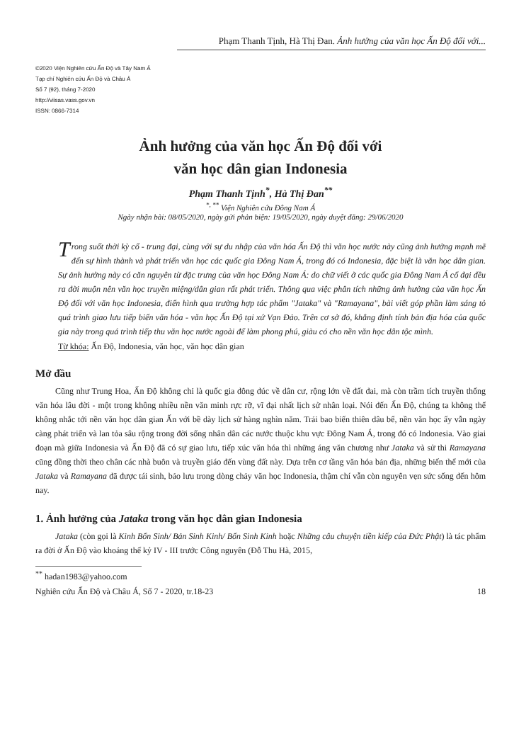Phạm Thanh Tịnh, Hà Thị Đan. Ảnh hưởng của văn học Ấn Độ đối với...
©2020 Viện Nghiên cứu Ấn Độ và Tây Nam Á
Tạp chí Nghiên cứu Ấn Độ và Châu Á
Số 7 (92), tháng 7-2020
http://viisas.vass.gov.vn
ISSN: 0866-7314
Ảnh hưởng của văn học Ấn Độ đối với
văn học dân gian Indonesia
Phạm Thanh Tịnh<sup>*</sup>, Hà Thị Đan<sup>**</sup>
<sup>*, **</sup> Viện Nghiên cứu Đông Nam Á
Ngày nhận bài: 08/05/2020, ngày gửi phản biện: 19/05/2020, ngày duyệt đăng: 29/06/2020
Trong suốt thời kỳ cổ - trung đại, cùng với sự du nhập của văn hóa Ấn Độ thì văn học nước này cũng ảnh hưởng mạnh mẽ đến sự hình thành và phát triển văn học các quốc gia Đông Nam Á, trong đó có Indonesia, đặc biệt là văn học dân gian. Sự ảnh hưởng này có căn nguyên từ đặc trưng của văn học Đông Nam Á: do chữ viết ở các quốc gia Đông Nam Á cổ đại đều ra đời muộn nên văn học truyền miệng/dân gian rất phát triển. Thông qua việc phân tích những ảnh hưởng của văn học Ấn Độ đối với văn học Indonesia, điển hình qua trường hợp tác phẩm "Jataka" và "Ramayana", bài viết góp phần làm sáng tỏ quá trình giao lưu tiếp biến văn hóa - văn học Ấn Độ tại xứ Vạn Đảo. Trên cơ sở đó, khẳng định tính bản địa hóa của quốc gia này trong quá trình tiếp thu văn học nước ngoài để làm phong phú, giàu có cho nền văn học dân tộc mình.
Từ khóa: Ấn Độ, Indonesia, văn học, văn học dân gian
Mở đầu
Cũng như Trung Hoa, Ấn Độ không chỉ là quốc gia đông đúc về dân cư, rộng lớn về đất đai, mà còn trầm tích truyền thống văn hóa lâu đời - một trong không nhiều nền văn minh rực rỡ, vĩ đại nhất lịch sử nhân loại. Nói đến Ấn Độ, chúng ta không thể không nhắc tới nền văn học dân gian Ấn với bề dày lịch sử hàng nghìn năm. Trải bao biến thiên dâu bể, nền văn học ấy vẫn ngày càng phát triển và lan tỏa sâu rộng trong đời sống nhân dân các nước thuộc khu vực Đông Nam Á, trong đó có Indonesia. Vào giai đoạn mà giữa Indonesia và Ấn Độ đã có sự giao lưu, tiếp xúc văn hóa thì những áng văn chương như Jataka và sử thi Ramayana cũng đồng thời theo chân các nhà buôn và truyền giáo đến vùng đất này. Dựa trên cơ tầng văn hóa bản địa, những biến thể mới của Jataka và Ramayana đã được tái sinh, bảo lưu trong dòng chảy văn học Indonesia, thậm chí vẫn còn nguyên vẹn sức sống đến hôm nay.
1. Ảnh hưởng của Jataka trong văn học dân gian Indonesia
Jataka (còn gọi là Kinh Bổn Sinh/ Bản Sinh Kinh/ Bổn Sinh Kinh hoặc Những câu chuyện tiền kiếp của Đức Phật) là tác phẩm ra đời ở Ấn Độ vào khoảng thế kỷ IV - III trước Công nguyên (Đỗ Thu Hà, 2015,
<sup>**</sup> hadan1983@yahoo.com
Nghiên cứu Ấn Độ và Châu Á, Số 7 - 2020, tr.18-23 18